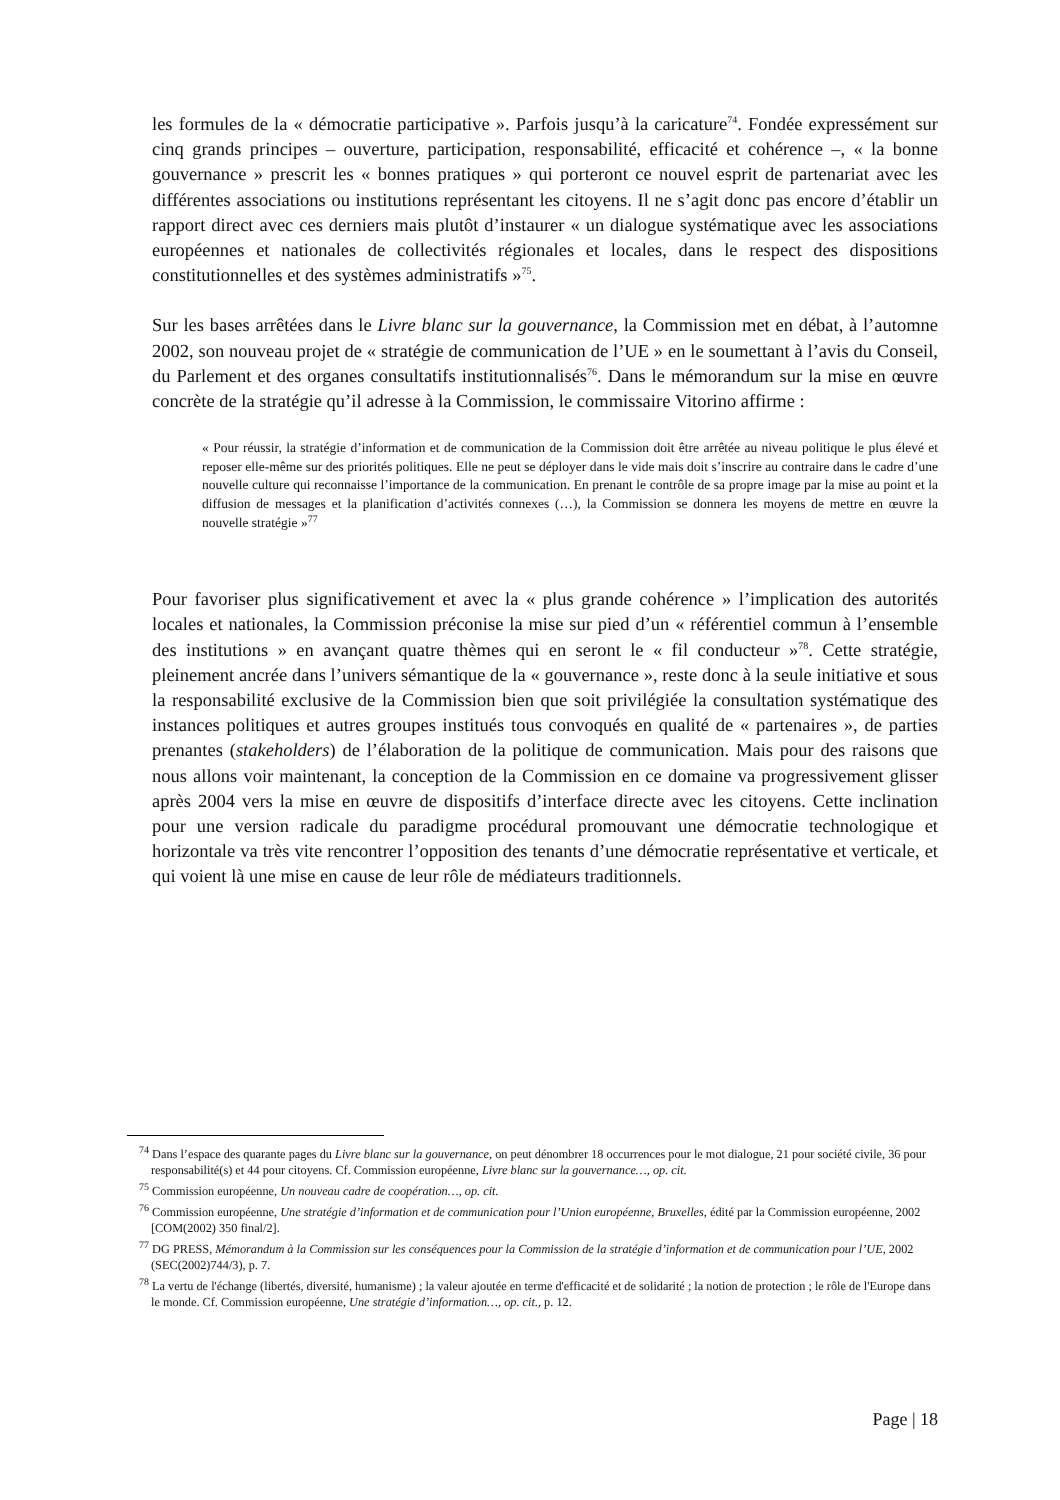les formules de la « démocratie participative ». Parfois jusqu’à la caricature<sup>74</sup>. Fondée expressément sur cinq grands principes – ouverture, participation, responsabilité, efficacité et cohérence –, « la bonne gouvernance » prescrit les « bonnes pratiques » qui porteront ce nouvel esprit de partenariat avec les différentes associations ou institutions représentant les citoyens. Il ne s’agit donc pas encore d’établir un rapport direct avec ces derniers mais plutôt d’instaurer « un dialogue systématique avec les associations européennes et nationales de collectivités régionales et locales, dans le respect des dispositions constitutionnelles et des systèmes administratifs »<sup>75</sup>.
Sur les bases arrêtées dans le Livre blanc sur la gouvernance, la Commission met en débat, à l’automne 2002, son nouveau projet de « stratégie de communication de l’UE » en le soumettant à l’avis du Conseil, du Parlement et des organes consultatifs institutionnalisés<sup>76</sup>. Dans le mémorandum sur la mise en œuvre concrète de la stratégie qu’il adresse à la Commission, le commissaire Vitorino affirme :
« Pour réussir, la stratégie d’information et de communication de la Commission doit être arrêtée au niveau politique le plus élevé et reposer elle-même sur des priorités politiques. Elle ne peut se déployer dans le vide mais doit s’inscrire au contraire dans le cadre d’une nouvelle culture qui reconnaisse l’importance de la communication. En prenant le contrôle de sa propre image par la mise au point et la diffusion de messages et la planification d’activités connexes (…), la Commission se donnera les moyens de mettre en œuvre la nouvelle stratégie »<sup>77</sup>
Pour favoriser plus significativement et avec la « plus grande cohérence » l’implication des autorités locales et nationales, la Commission préconise la mise sur pied d’un « référentiel commun à l’ensemble des institutions » en avançant quatre thèmes qui en seront le « fil conducteur »<sup>78</sup>. Cette stratégie, pleinement ancrée dans l’univers sémantique de la « gouvernance », reste donc à la seule initiative et sous la responsabilité exclusive de la Commission bien que soit privilégiée la consultation systématique des instances politiques et autres groupes institués tous convoqués en qualité de « partenaires », de parties prenantes (stakeholders) de l’élaboration de la politique de communication. Mais pour des raisons que nous allons voir maintenant, la conception de la Commission en ce domaine va progressivement glisser après 2004 vers la mise en œuvre de dispositifs d’interface directe avec les citoyens. Cette inclination pour une version radicale du paradigme procédural promouvant une démocratie technologique et horizontale va très vite rencontrer l’opposition des tenants d’une démocratie représentative et verticale, et qui voient là une mise en cause de leur rôle de médiateurs traditionnels.
<sup>74</sup> Dans l’espace des quarante pages du Livre blanc sur la gouvernance, on peut dénombrer 18 occurrences pour le mot dialogue, 21 pour société civile, 36 pour responsabilité(s) et 44 pour citoyens. Cf. Commission européenne, Livre blanc sur la gouvernance…, op. cit.
<sup>75</sup> Commission européenne, Un nouveau cadre de coopération…, op. cit.
<sup>76</sup> Commission européenne, Une stratégie d’information et de communication pour l’Union européenne, Bruxelles, édité par la Commission européenne, 2002 [COM(2002) 350 final/2].
<sup>77</sup> DG PRESS, Mémorandum à la Commission sur les conséquences pour la Commission de la stratégie d’information et de communication pour l’UE, 2002 (SEC(2002)744/3), p. 7.
<sup>78</sup> La vertu de l'échange (libertés, diversité, humanisme) ; la valeur ajoutée en terme d'efficacité et de solidarité ; la notion de protection ; le rôle de l'Europe dans le monde. Cf. Commission européenne, Une stratégie d’information…, op. cit., p. 12.
Page | 18